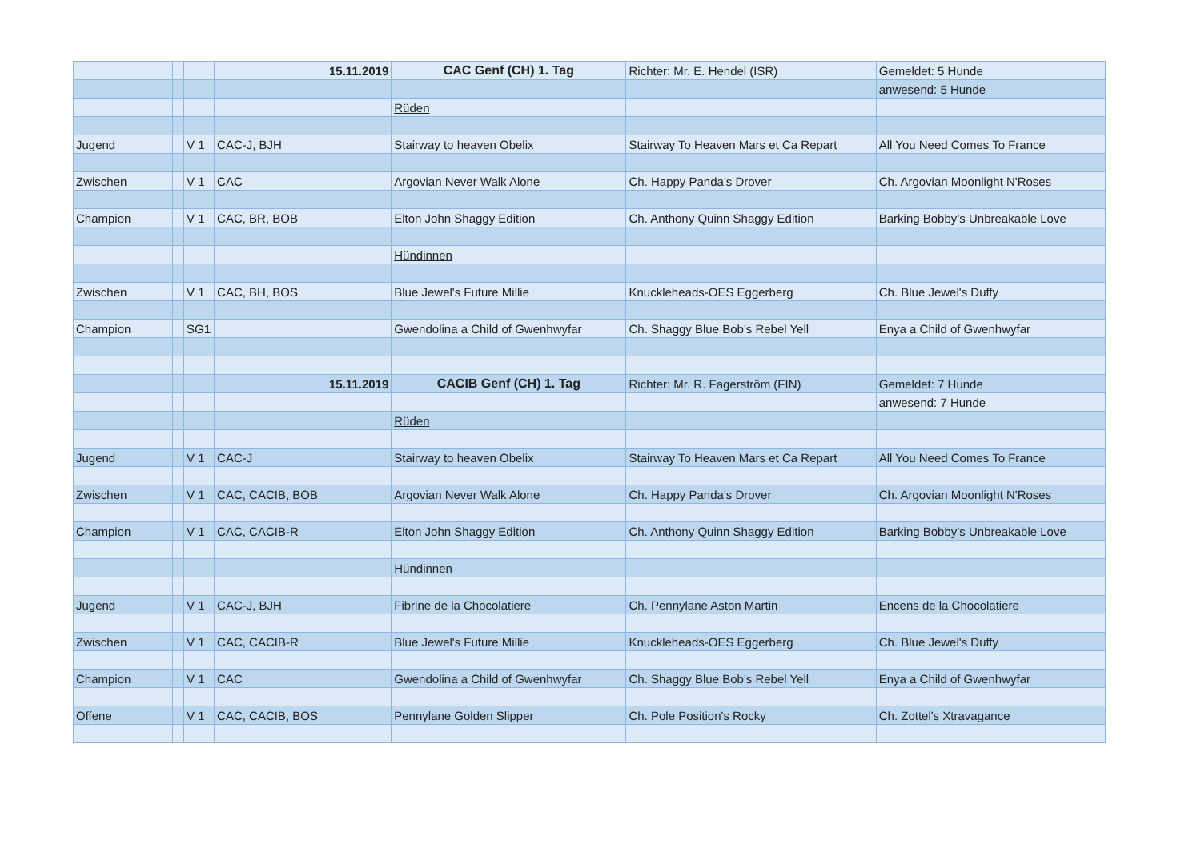| | | | 15.11.2019 | CAC Genf (CH) 1. Tag | Richter: Mr. E. Hendel (ISR) | Gemeldet: 5 Hunde |
| | | | | | | anwesend: 5 Hunde |
| | | | | Rüden | | |
| Jugend | | V 1 | CAC-J, BJH | Stairway to heaven Obelix | Stairway To Heaven Mars et Ca Repart | All You Need Comes To France |
| Zwischen | | V 1 | CAC | Argovian Never Walk Alone | Ch. Happy Panda's Drover | Ch. Argovian Moonlight N'Roses |
| Champion | | V 1 | CAC, BR, BOB | Elton John Shaggy Edition | Ch. Anthony Quinn Shaggy Edition | Barking Bobby’s Unbreakable Love |
| | | | | Hündinnen | | |
| Zwischen | | V 1 | CAC, BH, BOS | Blue Jewel's Future Millie | Knuckleheads-OES Eggerberg | Ch. Blue Jewel's Duffy |
| Champion | | SG1 | | Gwendolina a Child of Gwenhwyfar | Ch. Shaggy Blue Bob's Rebel Yell | Enya a Child of Gwenhwyfar |
| | | | 15.11.2019 | CACIB Genf (CH) 1. Tag | Richter: Mr. R. Fagerström (FIN) | Gemeldet: 7 Hunde |
| | | | | | | anwesend: 7 Hunde |
| | | | | Rüden | | |
| Jugend | | V 1 | CAC-J | Stairway to heaven Obelix | Stairway To Heaven Mars et Ca Repart | All You Need Comes To France |
| Zwischen | | V 1 | CAC, CACIB, BOB | Argovian Never Walk Alone | Ch. Happy Panda's Drover | Ch. Argovian Moonlight N'Roses |
| Champion | | V 1 | CAC, CACIB-R | Elton John Shaggy Edition | Ch. Anthony Quinn Shaggy Edition | Barking Bobby’s Unbreakable Love |
| | | | | Hündinnen | | |
| Jugend | | V 1 | CAC-J, BJH | Fibrine de la Chocolatiere | Ch. Pennylane Aston Martin | Encens de la Chocolatiere |
| Zwischen | | V 1 | CAC, CACIB-R | Blue Jewel's Future Millie | Knuckleheads-OES Eggerberg | Ch. Blue Jewel's Duffy |
| Champion | | V 1 | CAC | Gwendolina a Child of Gwenhwyfar | Ch. Shaggy Blue Bob's Rebel Yell | Enya a Child of Gwenhwyfar |
| Offene | | V 1 | CAC, CACIB, BOS | Pennylane Golden Slipper | Ch. Pole Position's Rocky | Ch. Zottel's Xtravagance |